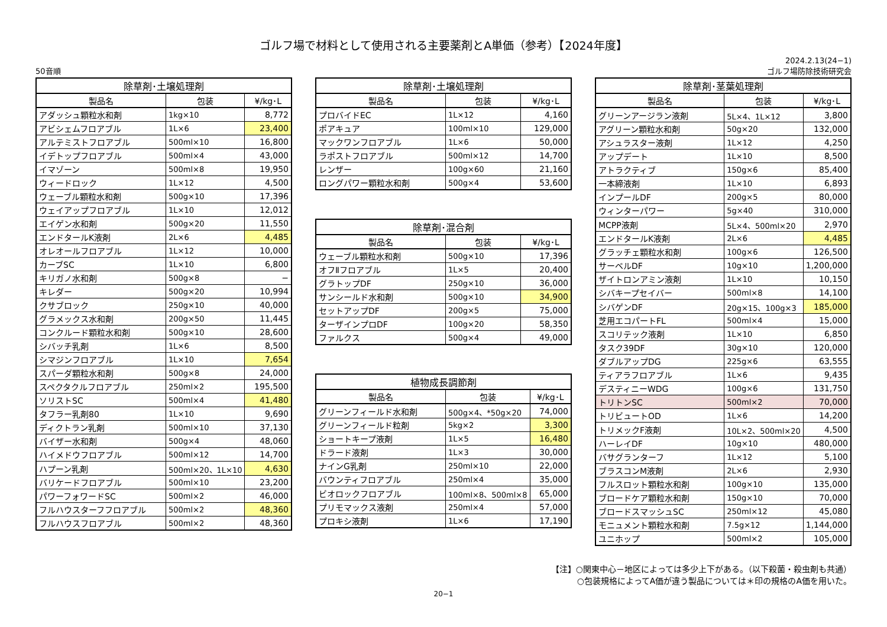ゴルフ場で材料として使用される主要薬剤とA単価（参考）【2024年度】
50音順
2024.2.13(24−1)
ゴルフ場防除技術研究会
| 除草剤･土壌処理剤 | | |
| --- | --- | --- |
| 製品名 | 包装 | ¥/kg･L |
| アダッシュ顆粒水和剤 | 1kg×10 | 8,772 |
| アビシェムフロアブル | 1L×6 | 23,400 |
| アルテミストフロアブル | 500ml×10 | 16,800 |
| イデトップフロアブル | 500ml×4 | 43,000 |
| イマゾーン | 500ml×8 | 19,950 |
| ウィードロック | 1L×12 | 4,500 |
| ウェーブル顆粒水和剤 | 500g×10 | 17,396 |
| ウェイアップフロアブル | 1L×10 | 12,012 |
| エイゲン水和剤 | 500g×20 | 11,550 |
| エンドタールK液剤 | 2L×6 | 4,485 |
| オレオールフロアブル | 1L×12 | 10,000 |
| カーブSC | 1L×10 | 6,800 |
| キリガノ水和剤 | 500g×8 | − |
| キレダー | 500g×20 | 10,994 |
| クサブロック | 250g×10 | 40,000 |
| グラメックス水和剤 | 200g×50 | 11,445 |
| コンクルード顆粒水和剤 | 500g×10 | 28,600 |
| シバッチ乳剤 | 1L×6 | 8,500 |
| シマジンフロアブル | 1L×10 | 7,654 |
| スパーダ顆粒水和剤 | 500g×8 | 24,000 |
| スペクタクルフロアブル | 250ml×2 | 195,500 |
| ソリストSC | 500ml×4 | 41,480 |
| タフラー乳剤80 | 1L×10 | 9,690 |
| ディクトラン乳剤 | 500ml×10 | 37,130 |
| バイザー水和剤 | 500g×4 | 48,060 |
| ハイメドウフロアブル | 500ml×12 | 14,700 |
| ハプーン乳剤 | 500ml×20、1L×10 | 4,630 |
| バリケードフロアブル | 500ml×10 | 23,200 |
| パワーフォワードSC | 500ml×2 | 46,000 |
| フルハウスターフフロアブル | 500ml×2 | 48,360 |
| フルハウスフロアブル | 500ml×2 | 48,360 |
| 除草剤･土壌処理剤 | | |
| --- | --- | --- |
| 製品名 | 包装 | ¥/kg･L |
| プロバイドEC | 1L×12 | 4,160 |
| ポアキュア | 100ml×10 | 129,000 |
| マックワンフロアブル | 1L×6 | 50,000 |
| ラポストフロアブル | 500ml×12 | 14,700 |
| レンザー | 100g×60 | 21,160 |
| ロングパワー顆粒水和剤 | 500g×4 | 53,600 |
| 除草剤･混合剤 | | |
| --- | --- | --- |
| 製品名 | 包装 | ¥/kg･L |
| ウェーブル顆粒水和剤 | 500g×10 | 17,396 |
| オフⅡフロアブル | 1L×5 | 20,400 |
| グラトップDF | 250g×10 | 36,000 |
| サンシールド水和剤 | 500g×10 | 34,900 |
| セットアップDF | 200g×5 | 75,000 |
| ターザインプロDF | 100g×20 | 58,350 |
| ファルクス | 500g×4 | 49,000 |
| 植物成長調節剤 | | |
| --- | --- | --- |
| 製品名 | 包装 | ¥/kg･L |
| グリーンフィールド水和剤 | 500g×4、*50g×20 | 74,000 |
| グリーンフィールド粒剤 | 5kg×2 | 3,300 |
| ショートキープ液剤 | 1L×5 | 16,480 |
| ドラード液剤 | 1L×3 | 30,000 |
| ナインG乳剤 | 250ml×10 | 22,000 |
| バウンティフロアブル | 250ml×4 | 35,000 |
| ビオロックフロアブル | 100ml×8、500ml×8 | 65,000 |
| プリモマックス液剤 | 250ml×4 | 57,000 |
| プロキシ液剤 | 1L×6 | 17,190 |
| 除草剤･茎葉処理剤 | | |
| --- | --- | --- |
| 製品名 | 包装 | ¥/kg･L |
| グリーンアージラン液剤 | 5L×4、1L×12 | 3,800 |
| アグリーン顆粒水和剤 | 50g×20 | 132,000 |
| アシュラスター液剤 | 1L×12 | 4,250 |
| アップデート | 1L×10 | 8,500 |
| アトラクティブ | 150g×6 | 85,400 |
| 一本締液剤 | 1L×10 | 6,893 |
| インプールDF | 200g×5 | 80,000 |
| ウィンターパワー | 5g×40 | 310,000 |
| MCPP液剤 | 5L×4、500ml×20 | 2,970 |
| エンドタールK液剤 | 2L×6 | 4,485 |
| グラッチェ顆粒水和剤 | 100g×6 | 126,500 |
| サーベルDF | 10g×10 | 1,200,000 |
| ザイトロンアミン液剤 | 1L×10 | 10,150 |
| シバキープセイバー | 500ml×8 | 14,100 |
| シバゲンDF | 20g×15、100g×3 | 185,000 |
| 芝用エコパートFL | 500ml×4 | 15,000 |
| スコリテック液剤 | 1L×10 | 6,850 |
| タスク39DF | 30g×10 | 120,000 |
| ダブルアップDG | 225g×6 | 63,555 |
| ティアラフロアブル | 1L×6 | 9,435 |
| デスティニーWDG | 100g×6 | 131,750 |
| トリトンSC | 500ml×2 | 70,000 |
| トリビュートOD | 1L×6 | 14,200 |
| トリメックF液剤 | 10L×2、500ml×20 | 4,500 |
| ハーレイDF | 10g×10 | 480,000 |
| バサグランターフ | 1L×12 | 5,100 |
| ブラスコンM液剤 | 2L×6 | 2,930 |
| フルスロット顆粒水和剤 | 100g×10 | 135,000 |
| ブロードケア顆粒水和剤 | 150g×10 | 70,000 |
| ブロードスマッシュSC | 250ml×12 | 45,080 |
| モニュメント顆粒水和剤 | 7.5g×12 | 1,144,000 |
| ユニホップ | 500ml×2 | 105,000 |
【注】○関東中心－地区によっては多少上下がある。（以下殺菌・殺虫剤も共通）
○包装規格によってA価が違う製品については＊印の規格のA価を用いた。
20−1